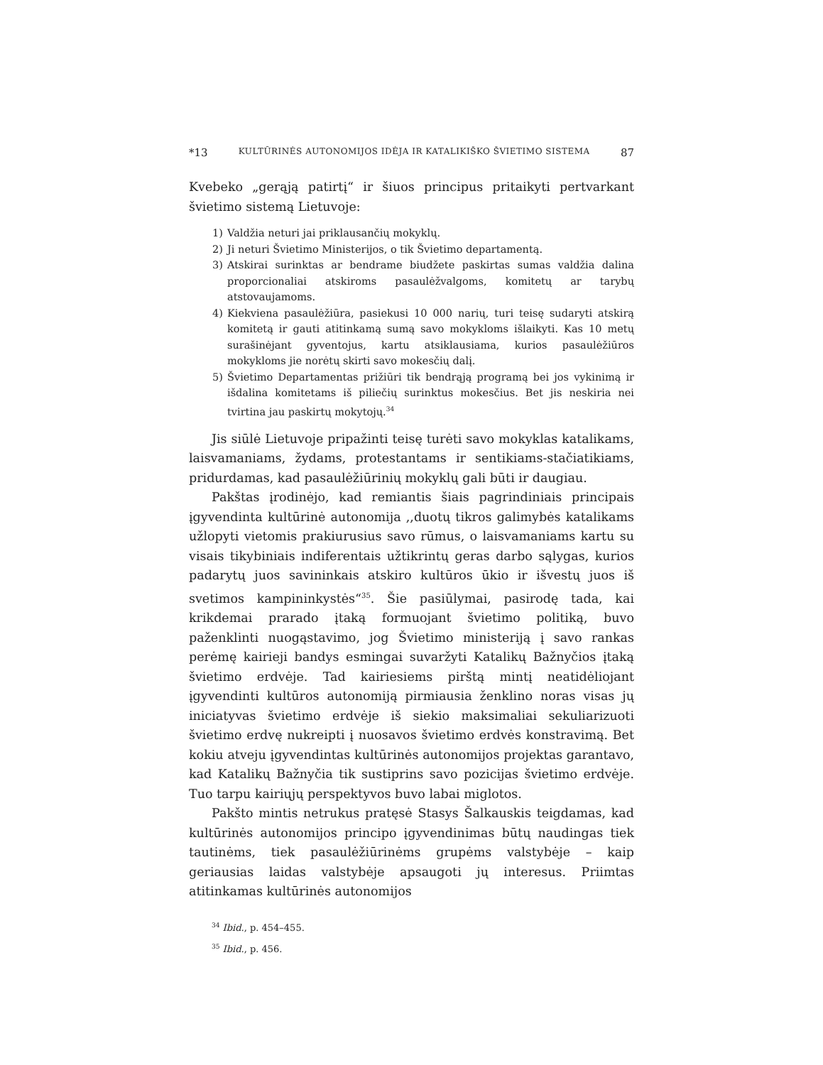*13 KULTŪRINĖS AUTONOMIJOS IDĖJA IR KATALIKIŠKO ŠVIETIMO SISTEMA 87
Kvebeko „gerąją patirtį“ ir šiuos principus pritaikyti pertvarkant švietimo sistemą Lietuvoje:
1) Valdžia neturi jai priklausančių mokyklų.
2) Ji neturi Švietimo Ministerijos, o tik Švietimo departamentą.
3) Atskirai surinktas ar bendrame biudžete paskirtas sumas valdžia dalina proporcionaliai atskiroms pasaulėžvalgoms, komitetų ar tarybų atstovaujamoms.
4) Kiekviena pasaulėžiūra, pasiekusi 10 000 narių, turi teisę sudaryti atskirą komitetą ir gauti atitinkamą sumą savo mokykloms išlaikyti. Kas 10 metų surašinėjant gyventojus, kartu atsiklausiama, kurios pasaulėžiūros mokykloms jie norėtų skirti savo mokesčių dalį.
5) Švietimo Departamentas prižiūri tik bendrąją programą bei jos vykinimą ir išdalina komitetams iš piliečių surinktus mokesčius. Bet jis neskiria nei tvirtina jau paskirtų mokytojų.<sup>34</sup>
Jis siūlė Lietuvoje pripažinti teisę turėti savo mokyklas katalikams, laisvamaniams, žydams, protestantams ir sentikiams-stačiatikiams, pridurdamas, kad pasaulėžiūrinių mokyklų gali būti ir daugiau.
Pakštas įrodinėjo, kad remiantis šiais pagrindiniais principais įgyvendinta kultūrinė autonomija ,,duotų tikros galimybės katalikams užlopyti vietomis prakiurusius savo rūmus, o laisvamaniams kartu su visais tikybiniais indiferentais užtikrintų geras darbo sąlygas, kurios padarytų juos savininkais atskiro kultūros ūkio ir išvestų juos iš svetimos kampininkystės“<sup>35</sup>. Šie pasiūlymai, pasirodę tada, kai krikdemai prarado įtaką formuojant švietimo politiką, buvo paženklinti nuogąstavimo, jog Švietimo ministeriją į savo rankas perėmę kairieji bandys esmingai suvaržyti Katalikų Bažnyčios įtaką švietimo erdvėje. Tad kairiesiems pirštą mintį neatidėliojant įgyvendinti kultūros autonomiją pirmiausia ženklino noras visas jų iniciatyvas švietimo erdvėje iš siekio maksimaliai sekuliarizuoti švietimo erdvę nukreipti į nuosavos švietimo erdvės konstravimą. Bet kokiu atveju įgyvendintas kultūrinės autonomijos projektas garantavo, kad Katalikų Bažnyčia tik sustiprins savo pozicijas švietimo erdvėje. Tuo tarpu kairiųjų perspektyvos buvo labai miglotos.
Pakšto mintis netrukus pratęsė Stasys Šalkauskis teigdamas, kad kultūrinės autonomijos principo įgyvendinimas būtų naudingas tiek tautinėms, tiek pasaulėžiūrinėms grupėms valstybėje – kaip geriausias laidas valstybėje apsaugoti jų interesus. Priimtas atitinkamas kultūrinės autonomijos
<sup>34</sup> Ibid., p. 454–455.
<sup>35</sup> Ibid., p. 456.